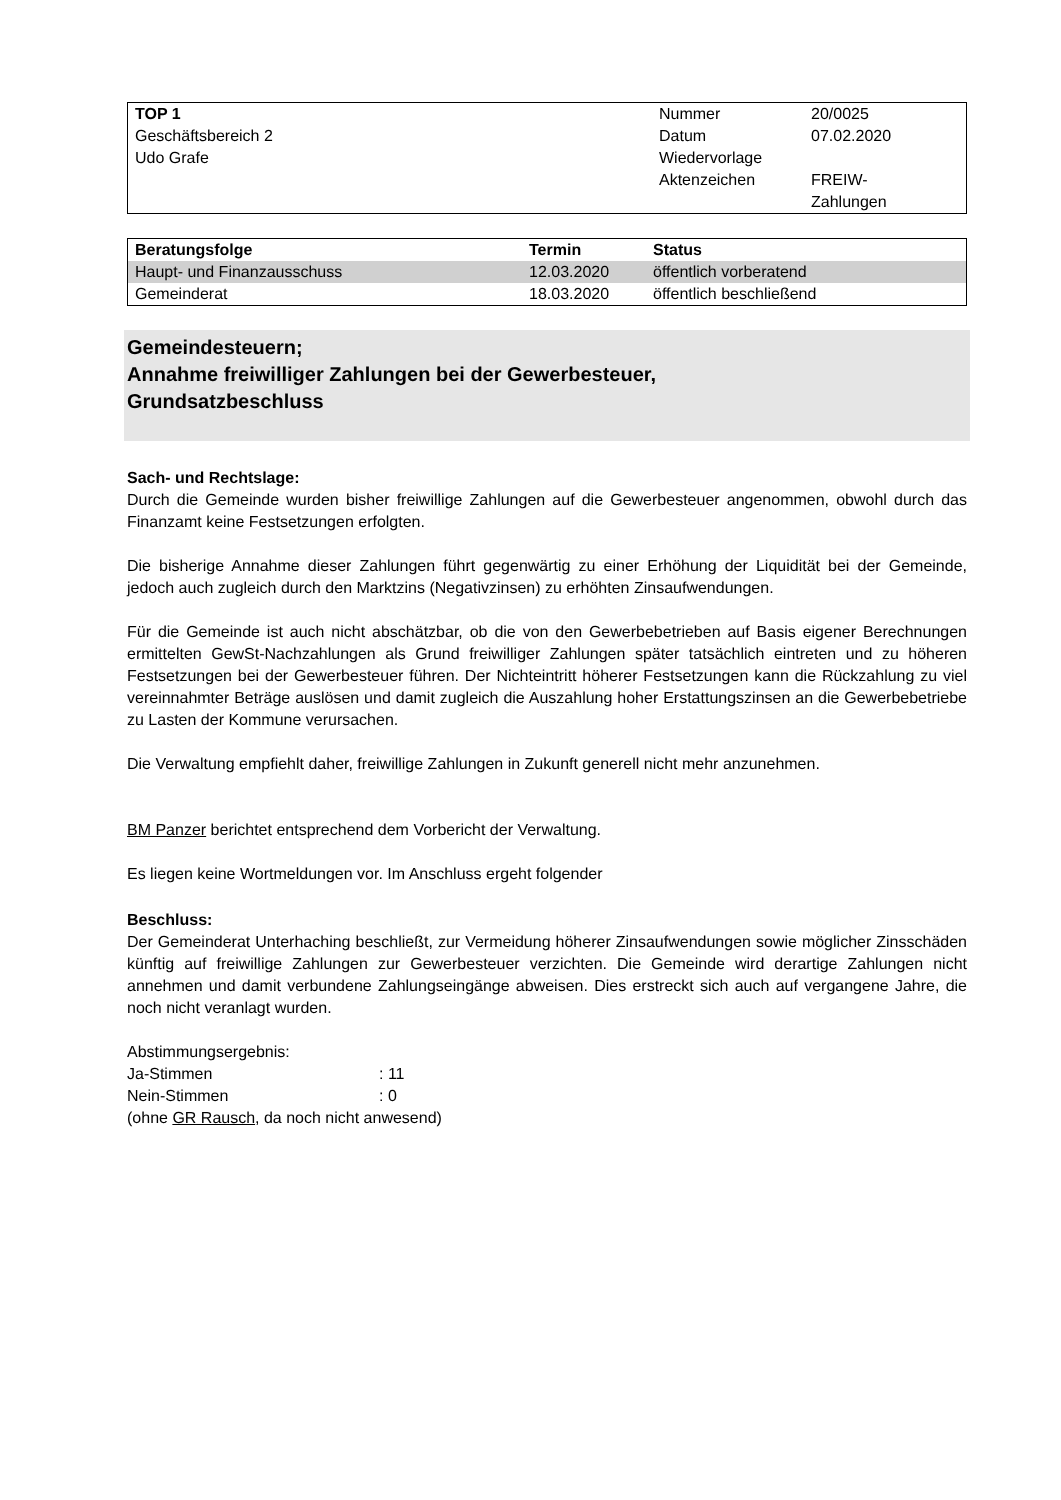| TOP 1 | Nummer | 20/0025 |
| Geschäftsbereich 2 | Datum | 07.02.2020 |
| Udo Grafe | Wiedervorlage | |
| | Aktenzeichen | FREIW- Zahlungen |
| Beratungsfolge | Termin | Status |
| --- | --- | --- |
| Haupt- und Finanzausschuss | 12.03.2020 | öffentlich vorberatend |
| Gemeinderat | 18.03.2020 | öffentlich beschließend |
Gemeindesteuern;
Annahme freiwilliger Zahlungen bei der Gewerbesteuer,
Grundsatzbeschluss
Sach- und Rechtslage:
Durch die Gemeinde wurden bisher freiwillige Zahlungen auf die Gewerbesteuer angenommen, obwohl durch das Finanzamt keine Festsetzungen erfolgten.
Die bisherige Annahme dieser Zahlungen führt gegenwärtig zu einer Erhöhung der Liquidität bei der Gemeinde, jedoch auch zugleich durch den Marktzins (Negativzinsen) zu erhöhten Zinsaufwendungen.
Für die Gemeinde ist auch nicht abschätzbar, ob die von den Gewerbebetrieben auf Basis eigener Berechnungen ermittelten GewSt-Nachzahlungen als Grund freiwilliger Zahlungen später tatsächlich eintreten und zu höheren Festsetzungen bei der Gewerbesteuer führen. Der Nichteintritt höherer Festsetzungen kann die Rückzahlung zu viel vereinnahmter Beträge auslösen und damit zugleich die Auszahlung hoher Erstattungszinsen an die Gewerbebetriebe zu Lasten der Kommune verursachen.
Die Verwaltung empfiehlt daher, freiwillige Zahlungen in Zukunft generell nicht mehr anzunehmen.
BM Panzer berichtet entsprechend dem Vorbericht der Verwaltung.
Es liegen keine Wortmeldungen vor. Im Anschluss ergeht folgender
Beschluss:
Der Gemeinderat Unterhaching beschließt, zur Vermeidung höherer Zinsaufwendungen sowie möglicher Zinsschäden künftig auf freiwillige Zahlungen zur Gewerbesteuer verzichten. Die Gemeinde wird derartige Zahlungen nicht annehmen und damit verbundene Zahlungseingänge abweisen. Dies erstreckt sich auch auf vergangene Jahre, die noch nicht veranlagt wurden.
Abstimmungsergebnis:
Ja-Stimmen: 11
Nein-Stimmen: 0
(ohne GR Rausch, da noch nicht anwesend)